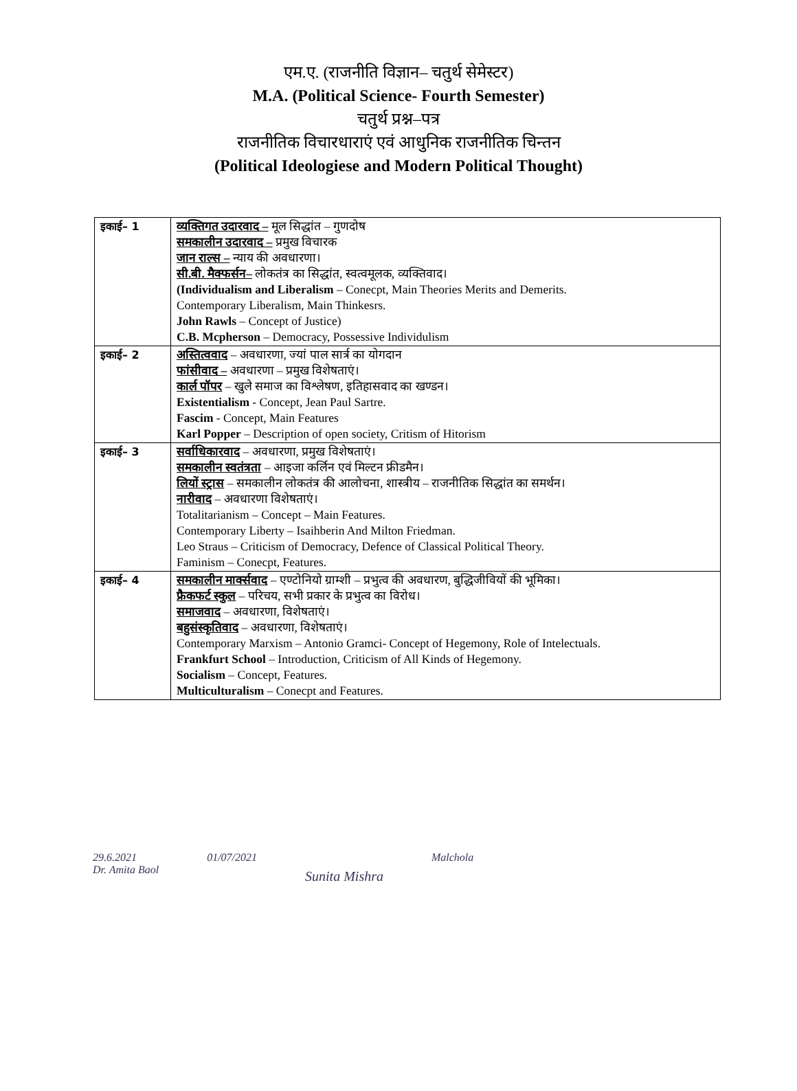एम.ए. (राजनीति विज्ञान– चतुर्थ सेमेस्टर)
M.A. (Political Science- Fourth Semester)
चतुर्थ प्रश्न–पत्र
राजनीतिक विचारधाराएं एवं आधुनिक राजनीतिक चिन्तन
(Political Ideologiese and Modern Political Thought)
| इकाई– 1 | व्यक्तिगत उदारवाद – मूल सिद्धांत – गुणदोष समकालीन उदारवाद – प्रमुख विचारक जान राल्स – न्याय की अवधारणा। सी.बी. मैक्फर्सन– लोकतंत्र का सिद्धांत, स्वत्वमूलक, व्यक्तिवाद। (Individualism and Liberalism – Conecpt, Main Theories Merits and Demerits. Contemporary Liberalism, Main Thinkesrs. John Rawls – Concept of Justice) C.B. Mcpherson – Democracy, Possessive Individulism |
| इकाई– 2 | अस्तित्ववाद – अवधारणा, ज्यां पाल सार्त्र का योगदान फांसीवाद – अवधारणा – प्रमुख विशेषताएं। कार्ल पॉपर – खुले समाज का विश्लेषण, इतिहासवाद का खण्डन। Existentialism - Concept, Jean Paul Sartre. Fascim - Concept, Main Features Karl Popper – Description of open society, Critism of Hitorism |
| इकाई– 3 | सर्वाधिकारवाद – अवधारणा, प्रमुख विशेषताएं। समकालीन स्वतंत्रता – आइजा कर्लिन एवं मिल्टन फ्रीडमैन। लियों स्ट्रास – समकालीन लोकतंत्र की आलोचना, शास्त्रीय – राजनीतिक सिद्धांत का समर्थन। नारीवाद – अवधारणा विशेषताएं। Totalitarianism – Concept – Main Features. Contemporary Liberty – Isaihberin And Milton Friedman. Leo Straus – Criticism of Democracy, Defence of Classical Political Theory. Faminism – Conecpt, Features. |
| इकाई– 4 | समकालीन मार्क्सवाद – एण्टोनियो ग्राम्शी – प्रभुत्व की अवधारण, बुद्धिजीवियों की भूमिका। फ्रैकफर्ट स्कुल – परिचय, सभी प्रकार के प्रभुत्व का विरोध। समाजवाद – अवधारणा, विशेषताएं। बहुसंस्कृतिवाद – अवधारणा, विशेषताएं। Contemporary Marxism – Antonio Gramci- Concept of Hegemony, Role of Intelectuals. Frankfurt School – Introduction, Criticism of All Kinds of Hegemony. Socialism – Concept, Features. Multiculturalism – Conecpt and Features. |
29.6.2021
Dr. Amita Baol
01/07/2021
Sunita Mishra
Malchola